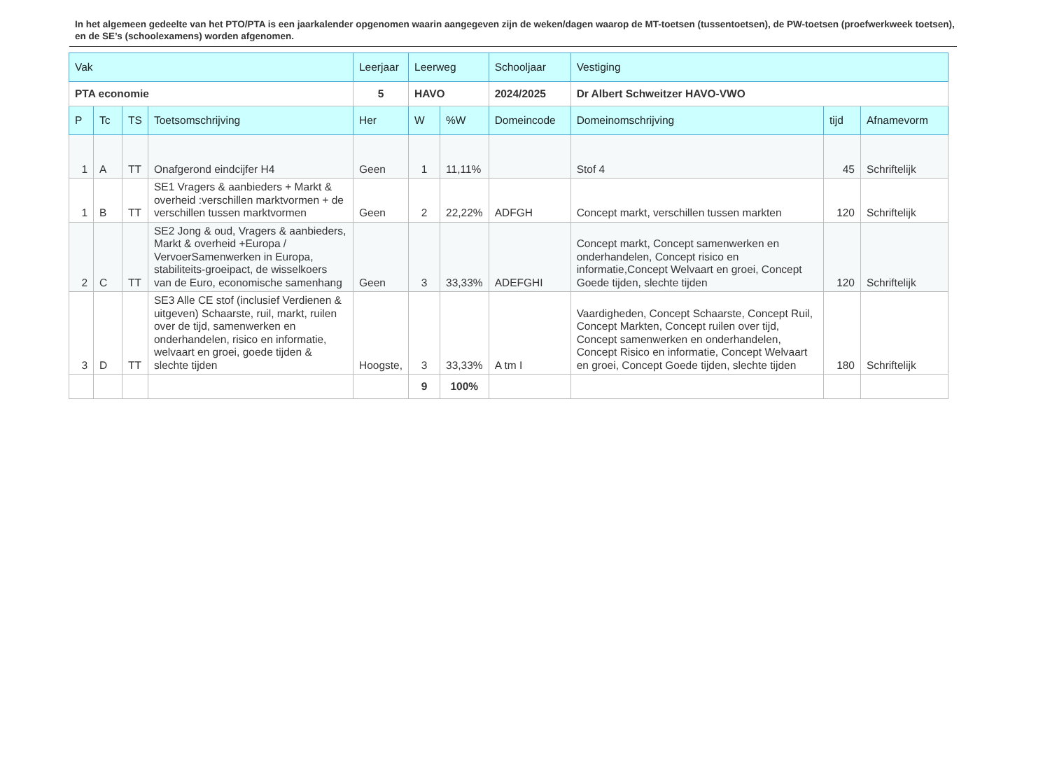In het algemeen gedeelte van het PTO/PTA is een jaarkalender opgenomen waarin aangegeven zijn de weken/dagen waarop de MT-toetsen (tussentoetsen), de PW-toetsen (proefwerkweek toetsen), en de SE’s (schoolexamens) worden afgenomen.
| Vak | | | | Leerjaar | Leerweg | | Schooljaar | Vestiging | | |
| --- | --- | --- | --- | --- | --- | --- | --- | --- | --- | --- |
| PTA economie | | | | 5 | HAVO | | 2024/2025 | Dr Albert Schweitzer HAVO-VWO | | |
| P | Tc | TS | Toetsomschrijving | Her | W | %W | Domeincode | Domeinomschrijving | tijd | Afnamevorm |
| 1 | A | TT | Onafgerond eindcijfer H4 | Geen | 1 | 11,11% | | Stof 4 | 45 | Schriftelijk |
| 1 | B | TT | SE1 Vragers & aanbieders + Markt & overheid :verschillen marktvormen + de verschillen tussen marktvormen | Geen | 2 | 22,22% | ADFGH | Concept markt, verschillen tussen markten | 120 | Schriftelijk |
| 2 | C | TT | SE2 Jong & oud, Vragers & aanbieders, Markt & overheid +Europa / VervoerSamenwerken in Europa, stabiliteits-groeipact, de wisselkoers van de Euro, economische samenhang | Geen | 3 | 33,33% | ADEFGHI | Concept markt, Concept samenwerken en onderhandelen, Concept risico en informatie,Concept Welvaart en groei, Concept Goede tijden, slechte tijden | 120 | Schriftelijk |
| 3 | D | TT | SE3 Alle CE stof (inclusief Verdienen & uitgeven) Schaarste, ruil, markt, ruilen over de tijd, samenwerken en onderhandelen, risico en informatie, welvaart en groei, goede tijden & slechte tijden | Hoogste, | 3 | 33,33% | A tm I | Vaardigheden, Concept Schaarste, Concept Ruil, Concept Markten, Concept ruilen over tijd, Concept samenwerken en onderhandelen, Concept Risico en informatie, Concept Welvaart en groei, Concept Goede tijden, slechte tijden | 180 | Schriftelijk |
| | | | | | 9 | 100% | | | | |